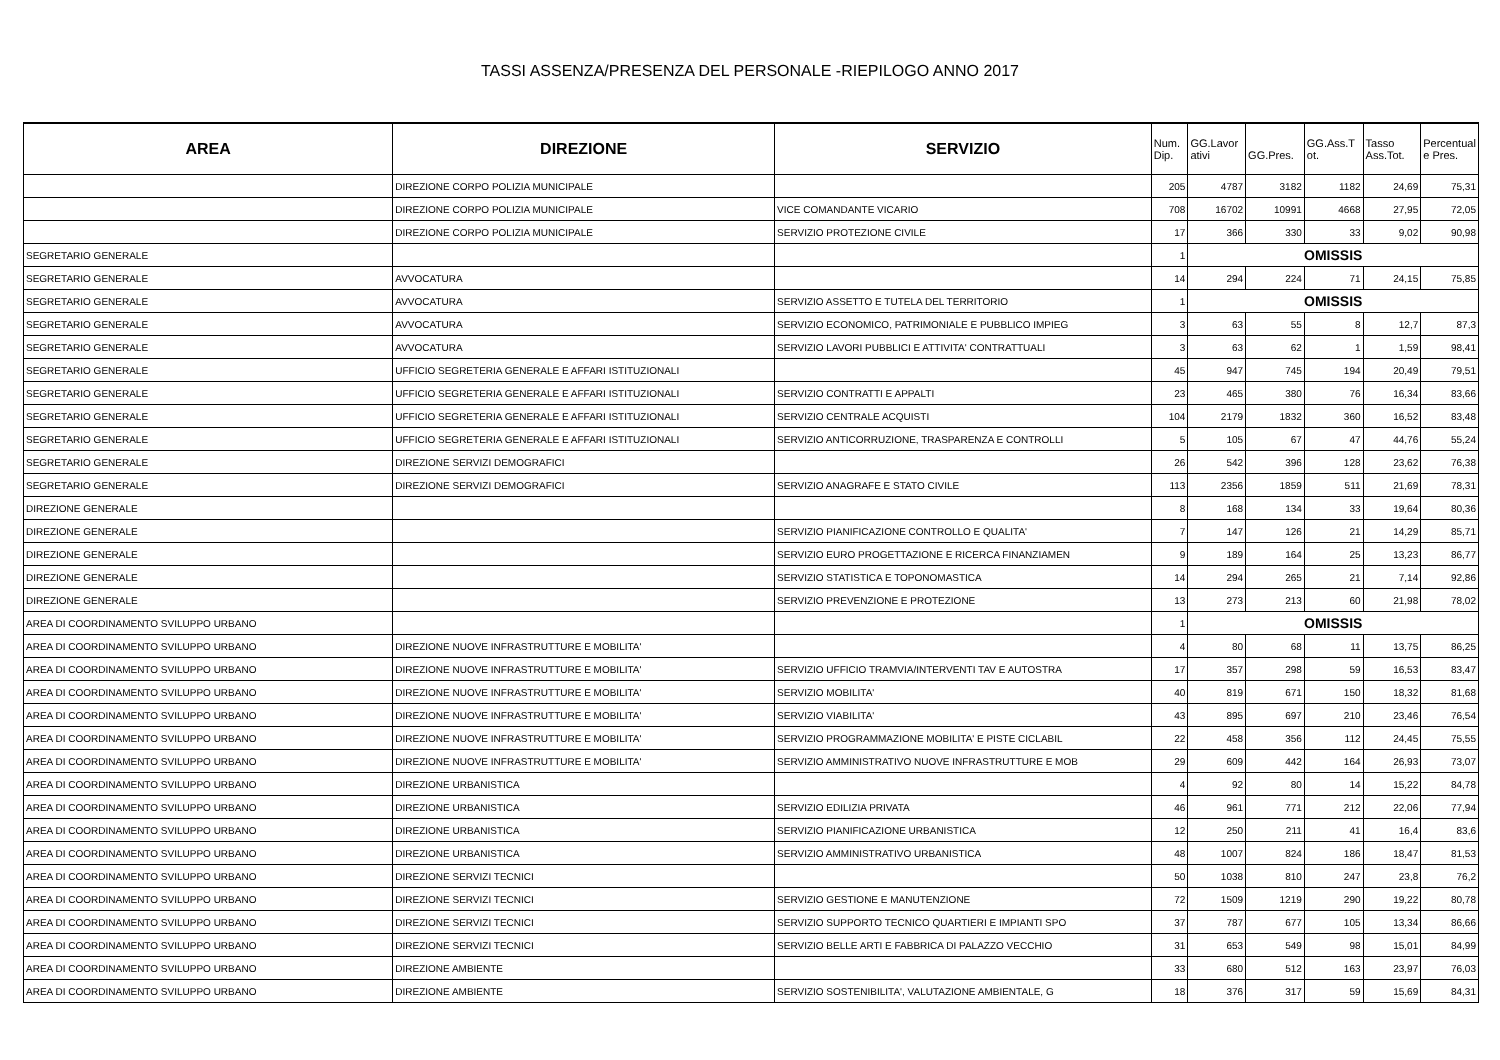TASSI ASSENZA/PRESENZA DEL PERSONALE -RIEPILOGO ANNO 2017
| AREA | DIREZIONE | SERVIZIO | Num. Dip. | GG.Lavor ativi | GG.Pres. | GG.Ass.T ot. | Tasso Ass.Tot. | Percentual e Pres. |
| --- | --- | --- | --- | --- | --- | --- | --- | --- |
| | DIREZIONE CORPO POLIZIA MUNICIPALE | | 205 | 4787 | 3182 | 1182 | 24,69 | 75,31 |
| | DIREZIONE CORPO POLIZIA MUNICIPALE | VICE COMANDANTE VICARIO | 708 | 16702 | 10991 | 4668 | 27,95 | 72,05 |
| | DIREZIONE CORPO POLIZIA MUNICIPALE | SERVIZIO PROTEZIONE CIVILE | 17 | 366 | 330 | 33 | 9,02 | 90,98 |
| SEGRETARIO GENERALE | | | 1 | OMISSIS | | | | |
| SEGRETARIO GENERALE | AVVOCATURA | | 14 | 294 | 224 | 71 | 24,15 | 75,85 |
| SEGRETARIO GENERALE | AVVOCATURA | SERVIZIO ASSETTO E TUTELA DEL TERRITORIO | 1 | OMISSIS | | | | |
| SEGRETARIO GENERALE | AVVOCATURA | SERVIZIO ECONOMICO, PATRIMONIALE E PUBBLICO IMPIEG | 3 | 63 | 55 | 8 | 12,7 | 87,3 |
| SEGRETARIO GENERALE | AVVOCATURA | SERVIZIO LAVORI PUBBLICI E ATTIVITA' CONTRATTUALI | 3 | 63 | 62 | 1 | 1,59 | 98,41 |
| SEGRETARIO GENERALE | UFFICIO SEGRETERIA GENERALE E AFFARI ISTITUZIONALI | | 45 | 947 | 745 | 194 | 20,49 | 79,51 |
| SEGRETARIO GENERALE | UFFICIO SEGRETERIA GENERALE E AFFARI ISTITUZIONALI | SERVIZIO CONTRATTI E APPALTI | 23 | 465 | 380 | 76 | 16,34 | 83,66 |
| SEGRETARIO GENERALE | UFFICIO SEGRETERIA GENERALE E AFFARI ISTITUZIONALI | SERVIZIO CENTRALE ACQUISTI | 104 | 2179 | 1832 | 360 | 16,52 | 83,48 |
| SEGRETARIO GENERALE | UFFICIO SEGRETERIA GENERALE E AFFARI ISTITUZIONALI | SERVIZIO ANTICORRUZIONE, TRASPARENZA E CONTROLLI | 5 | 105 | 67 | 47 | 44,76 | 55,24 |
| SEGRETARIO GENERALE | DIREZIONE SERVIZI DEMOGRAFICI | | 26 | 542 | 396 | 128 | 23,62 | 76,38 |
| SEGRETARIO GENERALE | DIREZIONE SERVIZI DEMOGRAFICI | SERVIZIO ANAGRAFE E STATO CIVILE | 113 | 2356 | 1859 | 511 | 21,69 | 78,31 |
| DIREZIONE GENERALE | | | 8 | 168 | 134 | 33 | 19,64 | 80,36 |
| DIREZIONE GENERALE | | SERVIZIO PIANIFICAZIONE CONTROLLO E QUALITA' | 7 | 147 | 126 | 21 | 14,29 | 85,71 |
| DIREZIONE GENERALE | | SERVIZIO EURO PROGETTAZIONE E RICERCA FINANZIAMEN | 9 | 189 | 164 | 25 | 13,23 | 86,77 |
| DIREZIONE GENERALE | | SERVIZIO STATISTICA E TOPONOMASTICA | 14 | 294 | 265 | 21 | 7,14 | 92,86 |
| DIREZIONE GENERALE | | SERVIZIO PREVENZIONE E PROTEZIONE | 13 | 273 | 213 | 60 | 21,98 | 78,02 |
| AREA DI COORDINAMENTO SVILUPPO URBANO | | | 1 | OMISSIS | | | | |
| AREA DI COORDINAMENTO SVILUPPO URBANO | DIREZIONE NUOVE INFRASTRUTTURE E MOBILITA' | | 4 | 80 | 68 | 11 | 13,75 | 86,25 |
| AREA DI COORDINAMENTO SVILUPPO URBANO | DIREZIONE NUOVE INFRASTRUTTURE E MOBILITA' | SERVIZIO UFFICIO TRAMVIA/INTERVENTI TAV E AUTOSTRA | 17 | 357 | 298 | 59 | 16,53 | 83,47 |
| AREA DI COORDINAMENTO SVILUPPO URBANO | DIREZIONE NUOVE INFRASTRUTTURE E MOBILITA' | SERVIZIO MOBILITA' | 40 | 819 | 671 | 150 | 18,32 | 81,68 |
| AREA DI COORDINAMENTO SVILUPPO URBANO | DIREZIONE NUOVE INFRASTRUTTURE E MOBILITA' | SERVIZIO VIABILITA' | 43 | 895 | 697 | 210 | 23,46 | 76,54 |
| AREA DI COORDINAMENTO SVILUPPO URBANO | DIREZIONE NUOVE INFRASTRUTTURE E MOBILITA' | SERVIZIO PROGRAMMAZIONE MOBILITA' E PISTE CICLABIL | 22 | 458 | 356 | 112 | 24,45 | 75,55 |
| AREA DI COORDINAMENTO SVILUPPO URBANO | DIREZIONE NUOVE INFRASTRUTTURE E MOBILITA' | SERVIZIO AMMINISTRATIVO NUOVE INFRASTRUTTURE E MOB | 29 | 609 | 442 | 164 | 26,93 | 73,07 |
| AREA DI COORDINAMENTO SVILUPPO URBANO | DIREZIONE URBANISTICA | | 4 | 92 | 80 | 14 | 15,22 | 84,78 |
| AREA DI COORDINAMENTO SVILUPPO URBANO | DIREZIONE URBANISTICA | SERVIZIO EDILIZIA PRIVATA | 46 | 961 | 771 | 212 | 22,06 | 77,94 |
| AREA DI COORDINAMENTO SVILUPPO URBANO | DIREZIONE URBANISTICA | SERVIZIO PIANIFICAZIONE URBANISTICA | 12 | 250 | 211 | 41 | 16,4 | 83,6 |
| AREA DI COORDINAMENTO SVILUPPO URBANO | DIREZIONE URBANISTICA | SERVIZIO AMMINISTRATIVO URBANISTICA | 48 | 1007 | 824 | 186 | 18,47 | 81,53 |
| AREA DI COORDINAMENTO SVILUPPO URBANO | DIREZIONE SERVIZI TECNICI | | 50 | 1038 | 810 | 247 | 23,8 | 76,2 |
| AREA DI COORDINAMENTO SVILUPPO URBANO | DIREZIONE SERVIZI TECNICI | SERVIZIO GESTIONE E MANUTENZIONE | 72 | 1509 | 1219 | 290 | 19,22 | 80,78 |
| AREA DI COORDINAMENTO SVILUPPO URBANO | DIREZIONE SERVIZI TECNICI | SERVIZIO SUPPORTO TECNICO QUARTIERI E IMPIANTI SPO | 37 | 787 | 677 | 105 | 13,34 | 86,66 |
| AREA DI COORDINAMENTO SVILUPPO URBANO | DIREZIONE SERVIZI TECNICI | SERVIZIO BELLE ARTI E FABBRICA DI PALAZZO VECCHIO | 31 | 653 | 549 | 98 | 15,01 | 84,99 |
| AREA DI COORDINAMENTO SVILUPPO URBANO | DIREZIONE AMBIENTE | | 33 | 680 | 512 | 163 | 23,97 | 76,03 |
| AREA DI COORDINAMENTO SVILUPPO URBANO | DIREZIONE AMBIENTE | SERVIZIO SOSTENIBILITA', VALUTAZIONE AMBIENTALE, G | 18 | 376 | 317 | 59 | 15,69 | 84,31 |